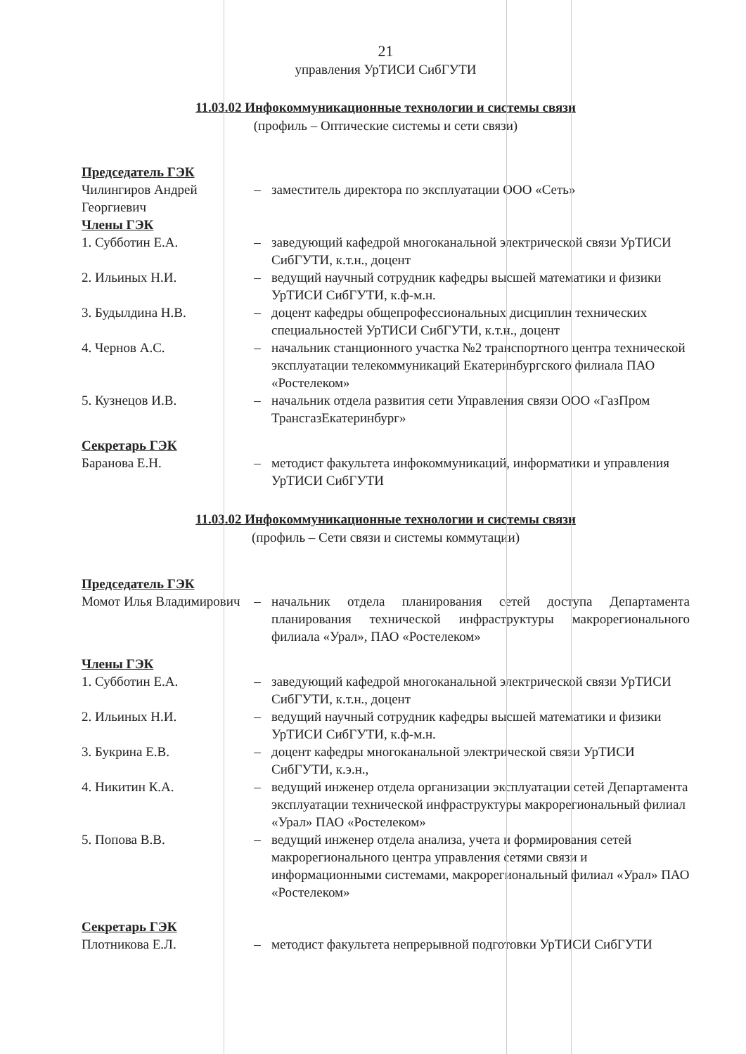21
управления УрТИСИ СибГУТИ
11.03.02 Инфокоммуникационные технологии и системы связи
(профиль – Оптические системы и сети связи)
| Председатель ГЭК | | |
| Чилингиров Андрей Георгиевич | – | заместитель директора по эксплуатации ООО «Сеть» |
| Члены ГЭК | | |
| 1. Субботин Е.А. | – | заведующий кафедрой многоканальной электрической связи УрТИСИ СибГУТИ, к.т.н., доцент |
| 2. Ильиных Н.И. | – | ведущий научный сотрудник кафедры высшей математики и физики УрТИСИ СибГУТИ, к.ф-м.н. |
| 3. Будылдина Н.В. | – | доцент кафедры общепрофессиональных дисциплин технических специальностей УрТИСИ СибГУТИ, к.т.н., доцент |
| 4. Чернов А.С. | – | начальник станционного участка №2 транспортного центра технической эксплуатации телекоммуникаций Екатеринбургского филиала ПАО «Ростелеком» |
| 5. Кузнецов И.В. | – | начальник отдела развития сети Управления связи ООО «ГазПром ТрансгазЕкатеринбург» |
| Секретарь ГЭК | | |
| Баранова Е.Н. | – | методист факультета инфокоммуникаций, информатики и управления УрТИСИ СибГУТИ |
11.03.02 Инфокоммуникационные технологии и системы связи
(профиль – Сети связи и системы коммутации)
| Председатель ГЭК | | |
| Момот Илья Владимирович | – | начальник отдела планирования сетей доступа Департамента планирования технической инфраструктуры макрорегионального филиала «Урал», ПАО «Ростелеком» |
| Члены ГЭК | | |
| 1. Субботин Е.А. | – | заведующий кафедрой многоканальной электрической связи УрТИСИ СибГУТИ, к.т.н., доцент |
| 2. Ильиных Н.И. | – | ведущий научный сотрудник кафедры высшей математики и физики УрТИСИ СибГУТИ, к.ф-м.н. |
| 3. Букрина Е.В. | – | доцент кафедры многоканальной электрической связи УрТИСИ СибГУТИ, к.э.н., |
| 4. Никитин К.А. | – | ведущий инженер отдела организации эксплуатации сетей Департамента эксплуатации технической инфраструктуры макрорегиональный филиал «Урал» ПАО «Ростелеком» |
| 5. Попова В.В. | – | ведущий инженер отдела анализа, учета и формирования сетей макрорегионального центра управления сетями связи и информационными системами, макрорегиональный филиал «Урал» ПАО «Ростелеком» |
| Секретарь ГЭК | | |
| Плотникова Е.Л. | – | методист факультета непрерывной подготовки УрТИСИ СибГУТИ |